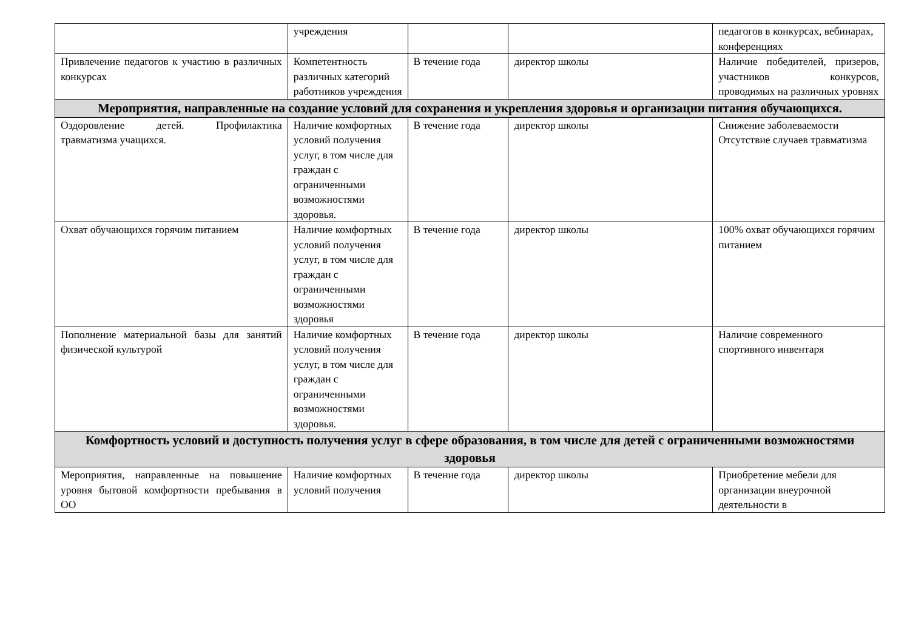| | учреждения | | | педагогов в конкурсах, вебинарах, конференциях |
| Привлечение педагогов к участию в различных конкурсах | Компетентность различных категорий работников учреждения | В течение года | директор школы | Наличие победителей, призеров, участников конкурсов, проводимых на различных уровнях |
| Мероприятия, направленные на создание условий для сохранения и укрепления здоровья и организации питания обучающихся. | | | | |
| Оздоровление детей. Профилактика травматизма учащихся. | Наличие комфортных условий получения услуг, в том числе для граждан с ограниченными возможностями здоровья. | В течение года | директор школы | Снижение заболеваемости Отсутствие случаев травматизма |
| Охват обучающихся горячим питанием | Наличие комфортных условий получения услуг, в том числе для граждан с ограниченными возможностями здоровья | В течение года | директор школы | 100% охват обучающихся горячим питанием |
| Пополнение материальной базы для занятий физической культурой | Наличие комфортных условий получения услуг, в том числе для граждан с ограниченными возможностями здоровья. | В течение года | директор школы | Наличие современного спортивного инвентаря |
| Комфортность условий и доступность получения услуг в сфере образования, в том числе для детей с ограниченными возможностями здоровья | | | | |
| Мероприятия, направленные на повышение уровня бытовой комфортности пребывания в ОО | Наличие комфортных условий получения | В течение года | директор школы | Приобретение мебели для организации внеурочной деятельности в |